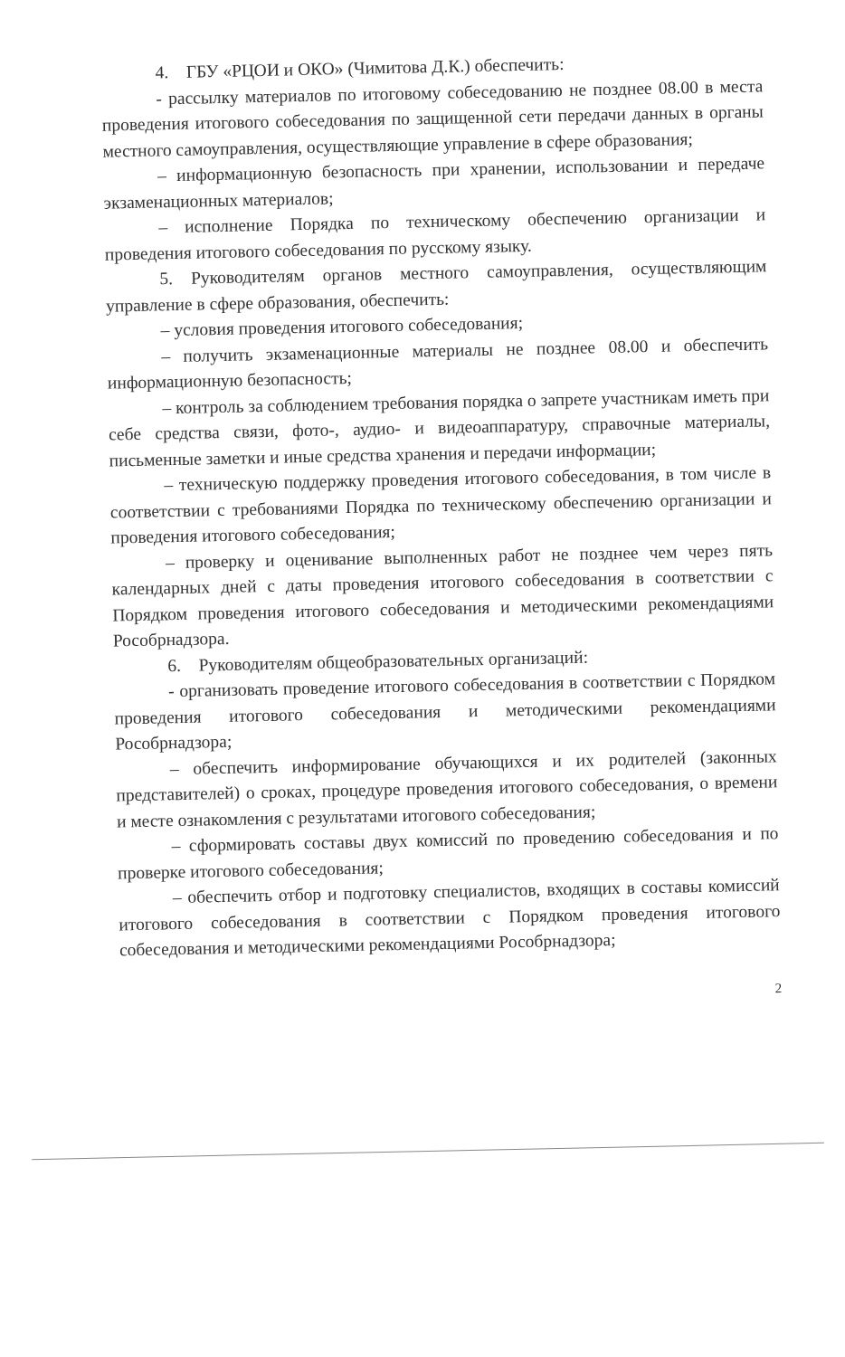4. ГБУ «РЦОИ и ОКО» (Чимитова Д.К.) обеспечить:
- рассылку материалов по итоговому собеседованию не позднее 08.00 в места проведения итогового собеседования по защищенной сети передачи данных в органы местного самоуправления, осуществляющие управление в сфере образования;
– информационную безопасность при хранении, использовании и передаче экзаменационных материалов;
– исполнение Порядка по техническому обеспечению организации и проведения итогового собеседования по русскому языку.
5. Руководителям органов местного самоуправления, осуществляющим управление в сфере образования, обеспечить:
– условия проведения итогового собеседования;
– получить экзаменационные материалы не позднее 08.00 и обеспечить информационную безопасность;
– контроль за соблюдением требования порядка о запрете участникам иметь при себе средства связи, фото-, аудио- и видеоаппаратуру, справочные материалы, письменные заметки и иные средства хранения и передачи информации;
– техническую поддержку проведения итогового собеседования, в том числе в соответствии с требованиями Порядка по техническому обеспечению организации и проведения итогового собеседования;
– проверку и оценивание выполненных работ не позднее чем через пять календарных дней с даты проведения итогового собеседования в соответствии с Порядком проведения итогового собеседования и методическими рекомендациями Рособрнадзора.
6. Руководителям общеобразовательных организаций:
- организовать проведение итогового собеседования в соответствии с Порядком проведения итогового собеседования и методическими рекомендациями Рособрнадзора;
– обеспечить информирование обучающихся и их родителей (законных представителей) о сроках, процедуре проведения итогового собеседования, о времени и месте ознакомления с результатами итогового собеседования;
– сформировать составы двух комиссий по проведению собеседования и по проверке итогового собеседования;
– обеспечить отбор и подготовку специалистов, входящих в составы комиссий итогового собеседования в соответствии с Порядком проведения итогового собеседования и методическими рекомендациями Рособрнадзора;
2